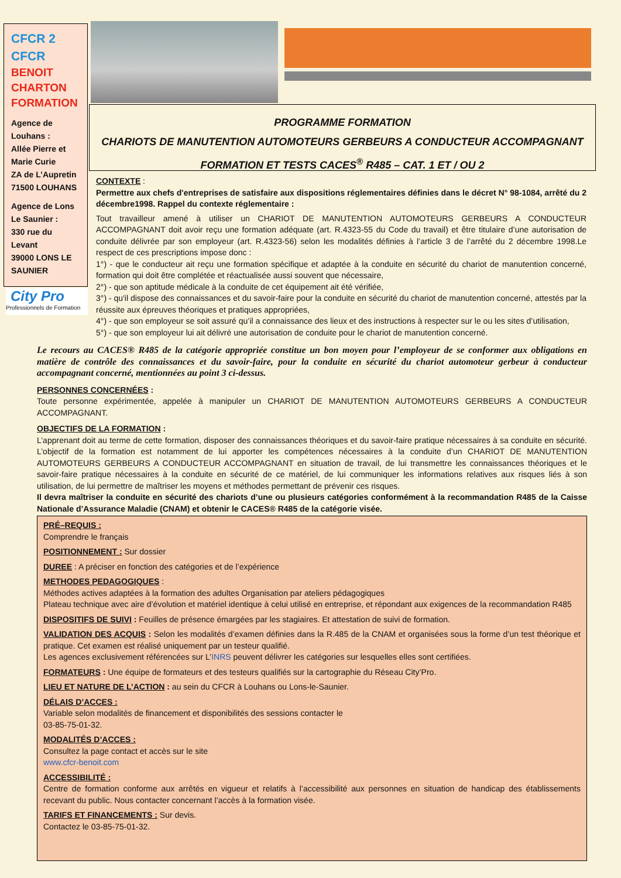CFCR 2
CFCR
BENOIT
CHARTON
FORMATION
Agence de Louhans :
Allée Pierre et Marie Curie
ZA de L’Aupretin
71500 LOUHANS
Agence de Lons Le Saunier :
330 rue du Levant
39000 LONS LE SAUNIER
City Pro
Professionnels de Formation
PROGRAMME FORMATION
CHARIOTS DE MANUTENTION AUTOMOTEURS GERBEURS A CONDUCTEUR ACCOMPAGNANT
FORMATION ET TESTS CACES<sup>®</sup> R485 – CAT. 1 ET / OU 2
CONTEXTE :
Permettre aux chefs d'entreprises de satisfaire aux dispositions réglementaires définies dans le décret N° 98-1084, arrêté du 2 décembre1998. Rappel du contexte réglementaire :
Tout travailleur amené à utiliser un CHARIOT DE MANUTENTION AUTOMOTEURS GERBEURS A CONDUCTEUR ACCOMPAGNANT doit avoir reçu une formation adéquate (art. R.4323-55 du Code du travail) et être titulaire d’une autorisation de conduite délivrée par son employeur (art. R.4323-56) selon les modalités définies à l’article 3 de l’arrêté du 2 décembre 1998.Le respect de ces prescriptions impose donc :
1°) - que le conducteur ait reçu une formation spécifique et adaptée à la conduite en sécurité du chariot de manutention concerné, formation qui doit être complétée et réactualisée aussi souvent que nécessaire,
2°) - que son aptitude médicale à la conduite de cet équipement ait été vérifiée,
3°) - qu'il dispose des connaissances et du savoir-faire pour la conduite en sécurité du chariot de manutention concerné, attestés par la réussite aux épreuves théoriques et pratiques appropriées,
4°) - que son employeur se soit assuré qu’il a connaissance des lieux et des instructions à respecter sur le ou les sites d’utilisation,
5°) - que son employeur lui ait délivré une autorisation de conduite pour le chariot de manutention concerné.
Le recours au CACES® R485 de la catégorie appropriée constitue un bon moyen pour l’employeur de se conformer aux obligations en matière de contrôle des connaissances et du savoir-faire, pour la conduite en sécurité du chariot automoteur gerbeur à conducteur accompagnant concerné, mentionnées au point 3 ci-dessus.
PERSONNES CONCERNÉES :
Toute personne expérimentée, appelée à manipuler un CHARIOT DE MANUTENTION AUTOMOTEURS GERBEURS A CONDUCTEUR ACCOMPAGNANT.
OBJECTIFS DE LA FORMATION :
L’apprenant doit au terme de cette formation, disposer des connaissances théoriques et du savoir-faire pratique nécessaires à sa conduite en sécurité. L’objectif de la formation est notamment de lui apporter les compétences nécessaires à la conduite d’un CHARIOT DE MANUTENTION AUTOMOTEURS GERBEURS A CONDUCTEUR ACCOMPAGNANT en situation de travail, de lui transmettre les connaissances théoriques et le savoir-faire pratique nécessaires à la conduite en sécurité de ce matériel, de lui communiquer les informations relatives aux risques liés à son utilisation, de lui permettre de maîtriser les moyens et méthodes permettant de prévenir ces risques.
Il devra maîtriser la conduite en sécurité des chariots d’une ou plusieurs catégories conformément à la recommandation R485 de la Caisse Nationale d’Assurance Maladie (CNAM) et obtenir le CACES® R485 de la catégorie visée.
PRÉ–REQUIS :
Comprendre le français
POSITIONNEMENT : Sur dossier
DUREE : A préciser en fonction des catégories et de l’expérience
METHODES PEDAGOGIQUES :
Méthodes actives adaptées à la formation des adultes Organisation par ateliers pédagogiques
Plateau technique avec aire d’évolution et matériel identique à celui utilisé en entreprise, et répondant aux exigences de la recommandation R485
DISPOSITIFS DE SUIVI : Feuilles de présence émargées par les stagiaires. Et attestation de suivi de formation.
VALIDATION DES ACQUIS : Selon les modalités d’examen définies dans la R.485 de la CNAM et organisées sous la forme d’un test théorique et pratique. Cet examen est réalisé uniquement par un testeur qualifié.
Les agences exclusivement référencées sur L’INRS peuvent délivrer les catégories sur lesquelles elles sont certifiées.
FORMATEURS : Une équipe de formateurs et des testeurs qualifiés sur la cartographie du Réseau City’Pro.
LIEU ET NATURE DE L’ACTION : au sein du CFCR à Louhans ou Lons-le-Saunier.
DÉLAIS D’ACCES :
Variable selon modalités de financement et disponibilités des sessions contacter le
03-85-75-01-32.
MODALITÉS D’ACCES :
Consultez la page contact et accès sur le site
www.cfcr-benoit.com
ACCESSIBILITÉ :
Centre de formation conforme aux arrêtés en vigueur et relatifs à l’accessibilité aux personnes en situation de handicap des établissements recevant du public. Nous contacter concernant l’accès à la formation visée.
TARIFS ET FINANCEMENTS : Sur devis.
Contactez le 03-85-75-01-32.